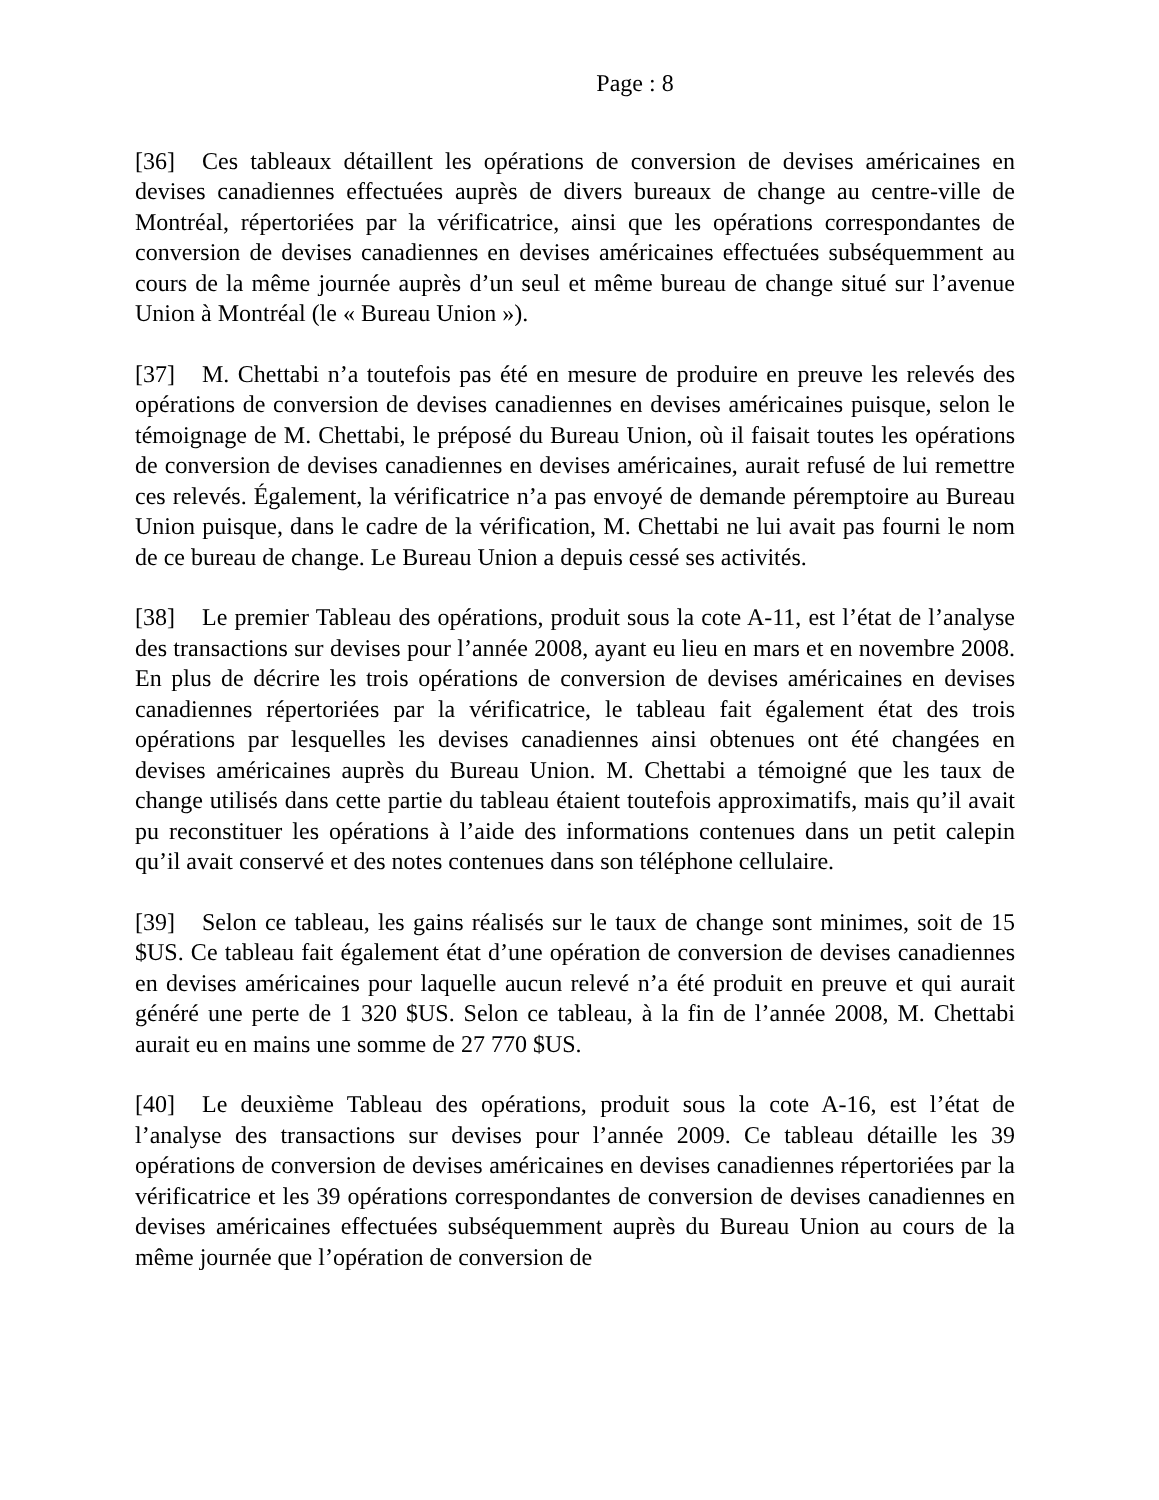Page : 8
[36] Ces tableaux détaillent les opérations de conversion de devises américaines en devises canadiennes effectuées auprès de divers bureaux de change au centre-ville de Montréal, répertoriées par la vérificatrice, ainsi que les opérations correspondantes de conversion de devises canadiennes en devises américaines effectuées subséquemment au cours de la même journée auprès d’un seul et même bureau de change situé sur l’avenue Union à Montréal (le « Bureau Union »).
[37] M. Chettabi n’a toutefois pas été en mesure de produire en preuve les relevés des opérations de conversion de devises canadiennes en devises américaines puisque, selon le témoignage de M. Chettabi, le préposé du Bureau Union, où il faisait toutes les opérations de conversion de devises canadiennes en devises américaines, aurait refusé de lui remettre ces relevés. Également, la vérificatrice n’a pas envoyé de demande péremptoire au Bureau Union puisque, dans le cadre de la vérification, M. Chettabi ne lui avait pas fourni le nom de ce bureau de change. Le Bureau Union a depuis cessé ses activités.
[38] Le premier Tableau des opérations, produit sous la cote A-11, est l’état de l’analyse des transactions sur devises pour l’année 2008, ayant eu lieu en mars et en novembre 2008. En plus de décrire les trois opérations de conversion de devises américaines en devises canadiennes répertoriées par la vérificatrice, le tableau fait également état des trois opérations par lesquelles les devises canadiennes ainsi obtenues ont été changées en devises américaines auprès du Bureau Union. M. Chettabi a témoigné que les taux de change utilisés dans cette partie du tableau étaient toutefois approximatifs, mais qu’il avait pu reconstituer les opérations à l’aide des informations contenues dans un petit calepin qu’il avait conservé et des notes contenues dans son téléphone cellulaire.
[39] Selon ce tableau, les gains réalisés sur le taux de change sont minimes, soit de 15 $US. Ce tableau fait également état d’une opération de conversion de devises canadiennes en devises américaines pour laquelle aucun relevé n’a été produit en preuve et qui aurait généré une perte de 1 320 $US. Selon ce tableau, à la fin de l’année 2008, M. Chettabi aurait eu en mains une somme de 27 770 $US.
[40] Le deuxième Tableau des opérations, produit sous la cote A-16, est l’état de l’analyse des transactions sur devises pour l’année 2009. Ce tableau détaille les 39 opérations de conversion de devises américaines en devises canadiennes répertoriées par la vérificatrice et les 39 opérations correspondantes de conversion de devises canadiennes en devises américaines effectuées subséquemment auprès du Bureau Union au cours de la même journée que l’opération de conversion de